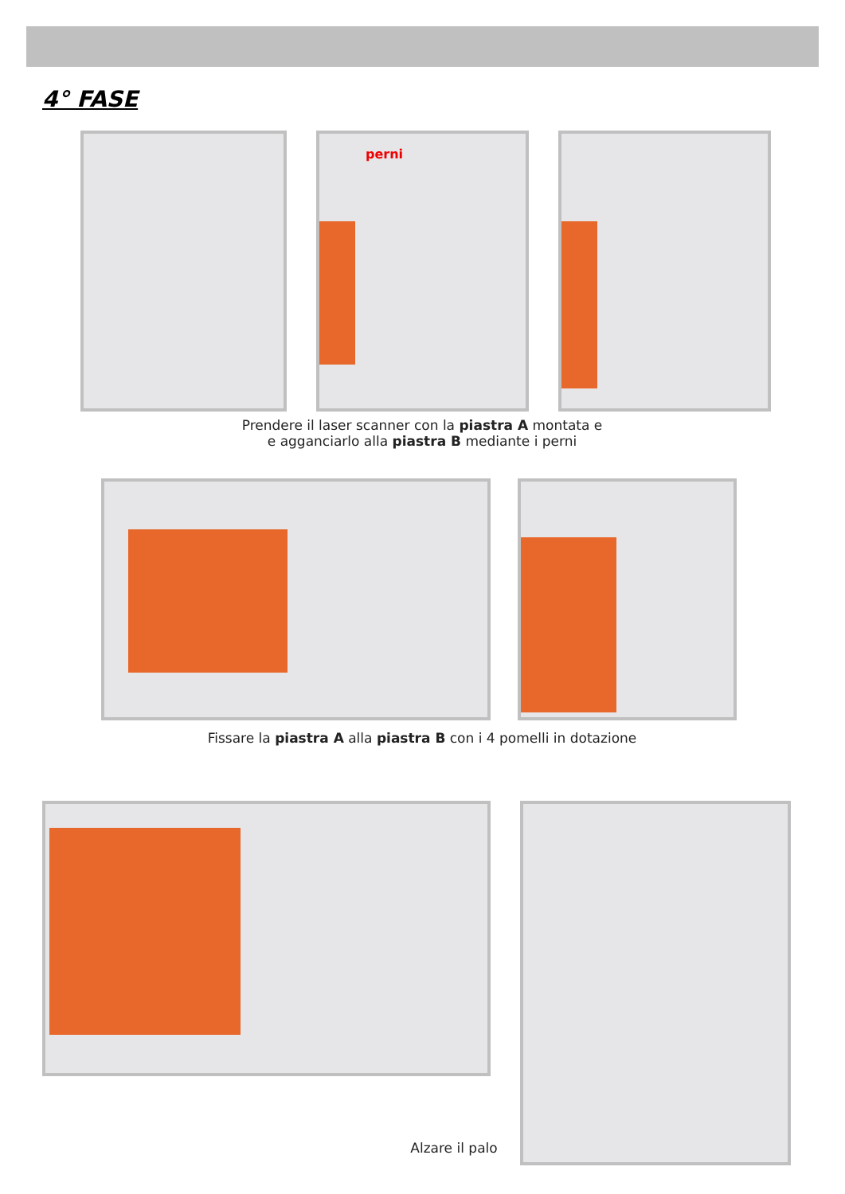4° FASE
perni
Prendere il laser scanner con la piastra A montata e
e agganciarlo alla piastra B mediante i perni
Fissare la piastra A alla piastra B con i 4 pomelli in dotazione
Alzare il palo